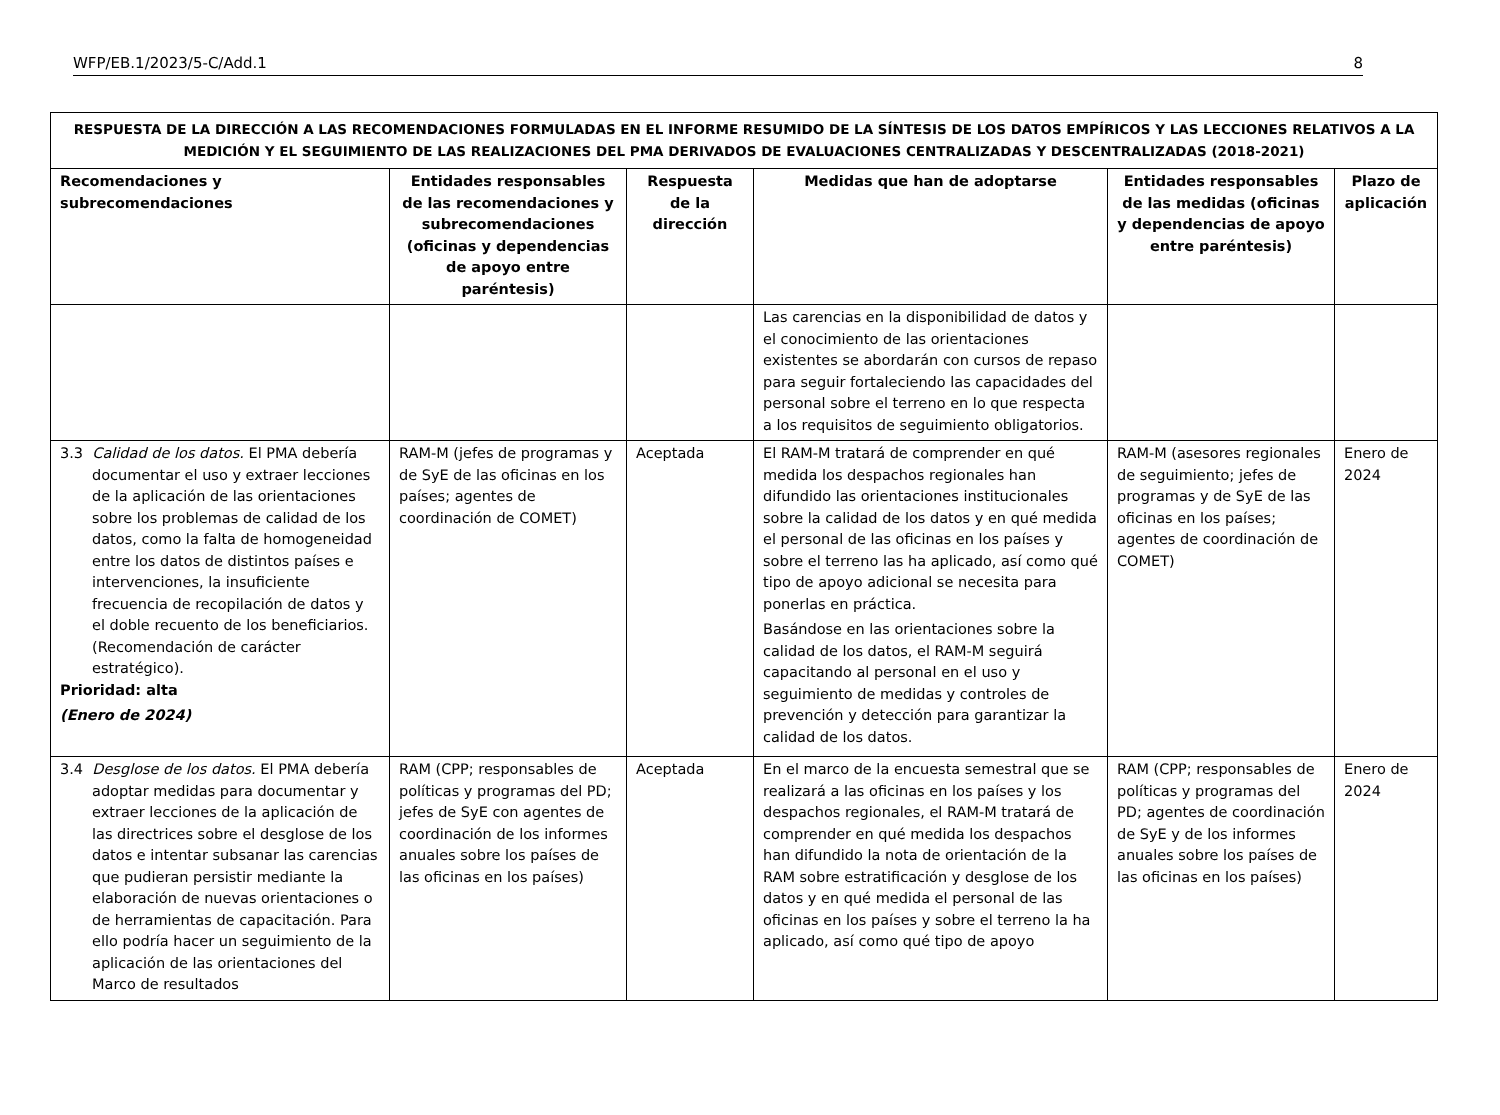WFP/EB.1/2023/5-C/Add.1 8
| RESPUESTA DE LA DIRECCIÓN A LAS RECOMENDACIONES FORMULADAS EN EL INFORME RESUMIDO DE LA SÍNTESIS DE LOS DATOS EMPÍRICOS Y LAS LECCIONES RELATIVOS A LA MEDICIÓN Y EL SEGUIMIENTO DE LAS REALIZACIONES DEL PMA DERIVADOS DE EVALUACIONES CENTRALIZADAS Y DESCENTRALIZADAS (2018-2021) | | | | | |
| Recomendaciones y subrecomendaciones | Entidades responsables de las recomendaciones y subrecomendaciones (oficinas y dependencias de apoyo entre paréntesis) | Respuesta de la dirección | Medidas que han de adoptarse | Entidades responsables de las medidas (oficinas y dependencias de apoyo entre paréntesis) | Plazo de aplicación |
| | | | Las carencias en la disponibilidad de datos y el conocimiento de las orientaciones existentes se abordarán con cursos de repaso para seguir fortaleciendo las capacidades del personal sobre el terreno en lo que respecta a los requisitos de seguimiento obligatorios. | | |
| 3.3 Calidad de los datos. El PMA debería documentar el uso y extraer lecciones de la aplicación de las orientaciones sobre los problemas de calidad de los datos, como la falta de homogeneidad entre los datos de distintos países e intervenciones, la insuficiente frecuencia de recopilación de datos y el doble recuento de los beneficiarios. (Recomendación de carácter estratégico). Prioridad: alta (Enero de 2024) | RAM-M (jefes de programas y de SyE de las oficinas en los países; agentes de coordinación de COMET) | Aceptada | El RAM-M tratará de comprender en qué medida los despachos regionales han difundido las orientaciones institucionales sobre la calidad de los datos y en qué medida el personal de las oficinas en los países y sobre el terreno las ha aplicado, así como qué tipo de apoyo adicional se necesita para ponerlas en práctica. Basándose en las orientaciones sobre la calidad de los datos, el RAM-M seguirá capacitando al personal en el uso y seguimiento de medidas y controles de prevención y detección para garantizar la calidad de los datos. | RAM-M (asesores regionales de seguimiento; jefes de programas y de SyE de las oficinas en los países; agentes de coordinación de COMET) | Enero de 2024 |
| 3.4 Desglose de los datos. El PMA debería adoptar medidas para documentar y extraer lecciones de la aplicación de las directrices sobre el desglose de los datos e intentar subsanar las carencias que pudieran persistir mediante la elaboración de nuevas orientaciones o de herramientas de capacitación. Para ello podría hacer un seguimiento de la aplicación de las orientaciones del Marco de resultados | RAM (CPP; responsables de políticas y programas del PD; jefes de SyE con agentes de coordinación de los informes anuales sobre los países de las oficinas en los países) | Aceptada | En el marco de la encuesta semestral que se realizará a las oficinas en los países y los despachos regionales, el RAM-M tratará de comprender en qué medida los despachos han difundido la nota de orientación de la RAM sobre estratificación y desglose de los datos y en qué medida el personal de las oficinas en los países y sobre el terreno la ha aplicado, así como qué tipo de apoyo | RAM (CPP; responsables de políticas y programas del PD; agentes de coordinación de SyE y de los informes anuales sobre los países de las oficinas en los países) | Enero de 2024 |